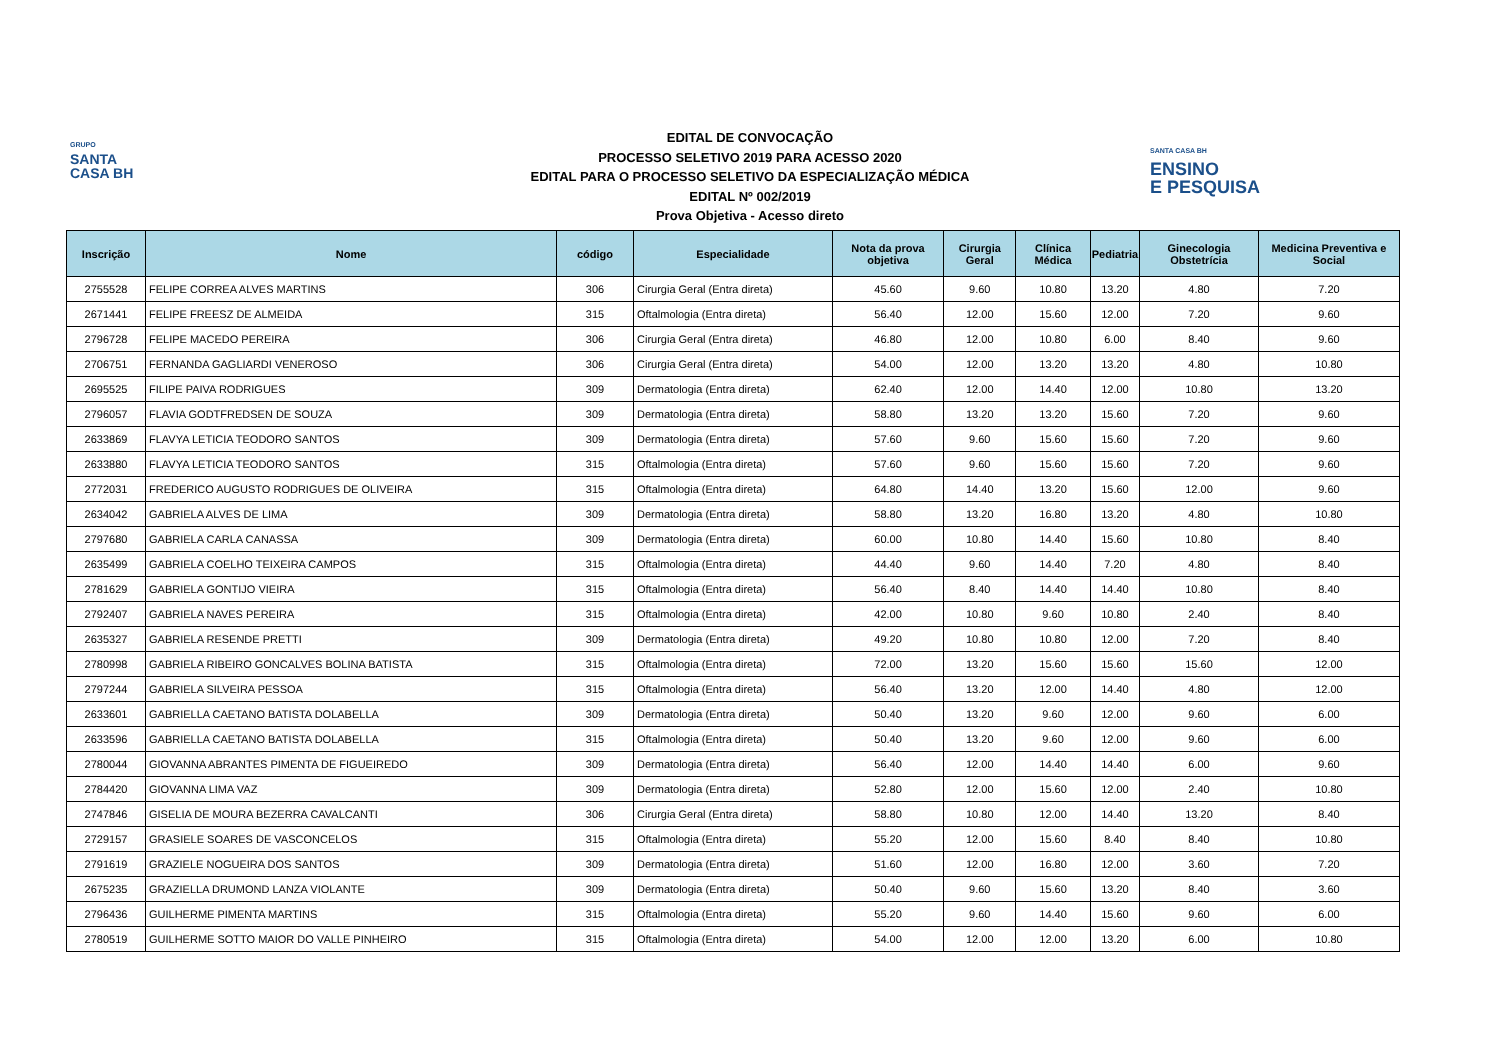GRUPO
SANTA
CASA BH
EDITAL DE CONVOCAÇÃO
PROCESSO SELETIVO 2019 PARA ACESSO 2020
EDITAL PARA O PROCESSO SELETIVO DA ESPECIALIZAÇÃO MÉDICA
EDITAL Nº 002/2019
Prova Objetiva - Acesso direto
SANTA CASA BH
ENSINO
E PESQUISA
| Inscrição | Nome | código | Especialidade | Nota da prova objetiva | Cirurgia Geral | Clínica Médica | Pediatria | Ginecologia Obstetrícia | Medicina Preventiva e Social |
| --- | --- | --- | --- | --- | --- | --- | --- | --- | --- |
| 2755528 | FELIPE CORREA ALVES MARTINS | 306 | Cirurgia Geral (Entra direta) | 45.60 | 9.60 | 10.80 | 13.20 | 4.80 | 7.20 |
| 2671441 | FELIPE FREESZ DE ALMEIDA | 315 | Oftalmologia (Entra direta) | 56.40 | 12.00 | 15.60 | 12.00 | 7.20 | 9.60 |
| 2796728 | FELIPE MACEDO PEREIRA | 306 | Cirurgia Geral (Entra direta) | 46.80 | 12.00 | 10.80 | 6.00 | 8.40 | 9.60 |
| 2706751 | FERNANDA GAGLIARDI VENEROSO | 306 | Cirurgia Geral (Entra direta) | 54.00 | 12.00 | 13.20 | 13.20 | 4.80 | 10.80 |
| 2695525 | FILIPE PAIVA RODRIGUES | 309 | Dermatologia (Entra direta) | 62.40 | 12.00 | 14.40 | 12.00 | 10.80 | 13.20 |
| 2796057 | FLAVIA GODTFREDSEN DE SOUZA | 309 | Dermatologia (Entra direta) | 58.80 | 13.20 | 13.20 | 15.60 | 7.20 | 9.60 |
| 2633869 | FLAVYA LETICIA TEODORO SANTOS | 309 | Dermatologia (Entra direta) | 57.60 | 9.60 | 15.60 | 15.60 | 7.20 | 9.60 |
| 2633880 | FLAVYA LETICIA TEODORO SANTOS | 315 | Oftalmologia (Entra direta) | 57.60 | 9.60 | 15.60 | 15.60 | 7.20 | 9.60 |
| 2772031 | FREDERICO AUGUSTO RODRIGUES DE OLIVEIRA | 315 | Oftalmologia (Entra direta) | 64.80 | 14.40 | 13.20 | 15.60 | 12.00 | 9.60 |
| 2634042 | GABRIELA ALVES DE LIMA | 309 | Dermatologia (Entra direta) | 58.80 | 13.20 | 16.80 | 13.20 | 4.80 | 10.80 |
| 2797680 | GABRIELA CARLA CANASSA | 309 | Dermatologia (Entra direta) | 60.00 | 10.80 | 14.40 | 15.60 | 10.80 | 8.40 |
| 2635499 | GABRIELA COELHO TEIXEIRA CAMPOS | 315 | Oftalmologia (Entra direta) | 44.40 | 9.60 | 14.40 | 7.20 | 4.80 | 8.40 |
| 2781629 | GABRIELA GONTIJO VIEIRA | 315 | Oftalmologia (Entra direta) | 56.40 | 8.40 | 14.40 | 14.40 | 10.80 | 8.40 |
| 2792407 | GABRIELA NAVES PEREIRA | 315 | Oftalmologia (Entra direta) | 42.00 | 10.80 | 9.60 | 10.80 | 2.40 | 8.40 |
| 2635327 | GABRIELA RESENDE PRETTI | 309 | Dermatologia (Entra direta) | 49.20 | 10.80 | 10.80 | 12.00 | 7.20 | 8.40 |
| 2780998 | GABRIELA RIBEIRO GONCALVES BOLINA BATISTA | 315 | Oftalmologia (Entra direta) | 72.00 | 13.20 | 15.60 | 15.60 | 15.60 | 12.00 |
| 2797244 | GABRIELA SILVEIRA PESSOA | 315 | Oftalmologia (Entra direta) | 56.40 | 13.20 | 12.00 | 14.40 | 4.80 | 12.00 |
| 2633601 | GABRIELLA CAETANO BATISTA DOLABELLA | 309 | Dermatologia (Entra direta) | 50.40 | 13.20 | 9.60 | 12.00 | 9.60 | 6.00 |
| 2633596 | GABRIELLA CAETANO BATISTA DOLABELLA | 315 | Oftalmologia (Entra direta) | 50.40 | 13.20 | 9.60 | 12.00 | 9.60 | 6.00 |
| 2780044 | GIOVANNA ABRANTES PIMENTA DE FIGUEIREDO | 309 | Dermatologia (Entra direta) | 56.40 | 12.00 | 14.40 | 14.40 | 6.00 | 9.60 |
| 2784420 | GIOVANNA LIMA VAZ | 309 | Dermatologia (Entra direta) | 52.80 | 12.00 | 15.60 | 12.00 | 2.40 | 10.80 |
| 2747846 | GISELIA DE MOURA BEZERRA CAVALCANTI | 306 | Cirurgia Geral (Entra direta) | 58.80 | 10.80 | 12.00 | 14.40 | 13.20 | 8.40 |
| 2729157 | GRASIELE SOARES DE VASCONCELOS | 315 | Oftalmologia (Entra direta) | 55.20 | 12.00 | 15.60 | 8.40 | 8.40 | 10.80 |
| 2791619 | GRAZIELE NOGUEIRA DOS SANTOS | 309 | Dermatologia (Entra direta) | 51.60 | 12.00 | 16.80 | 12.00 | 3.60 | 7.20 |
| 2675235 | GRAZIELLA DRUMOND LANZA VIOLANTE | 309 | Dermatologia (Entra direta) | 50.40 | 9.60 | 15.60 | 13.20 | 8.40 | 3.60 |
| 2796436 | GUILHERME PIMENTA MARTINS | 315 | Oftalmologia (Entra direta) | 55.20 | 9.60 | 14.40 | 15.60 | 9.60 | 6.00 |
| 2780519 | GUILHERME SOTTO MAIOR DO VALLE PINHEIRO | 315 | Oftalmologia (Entra direta) | 54.00 | 12.00 | 12.00 | 13.20 | 6.00 | 10.80 |